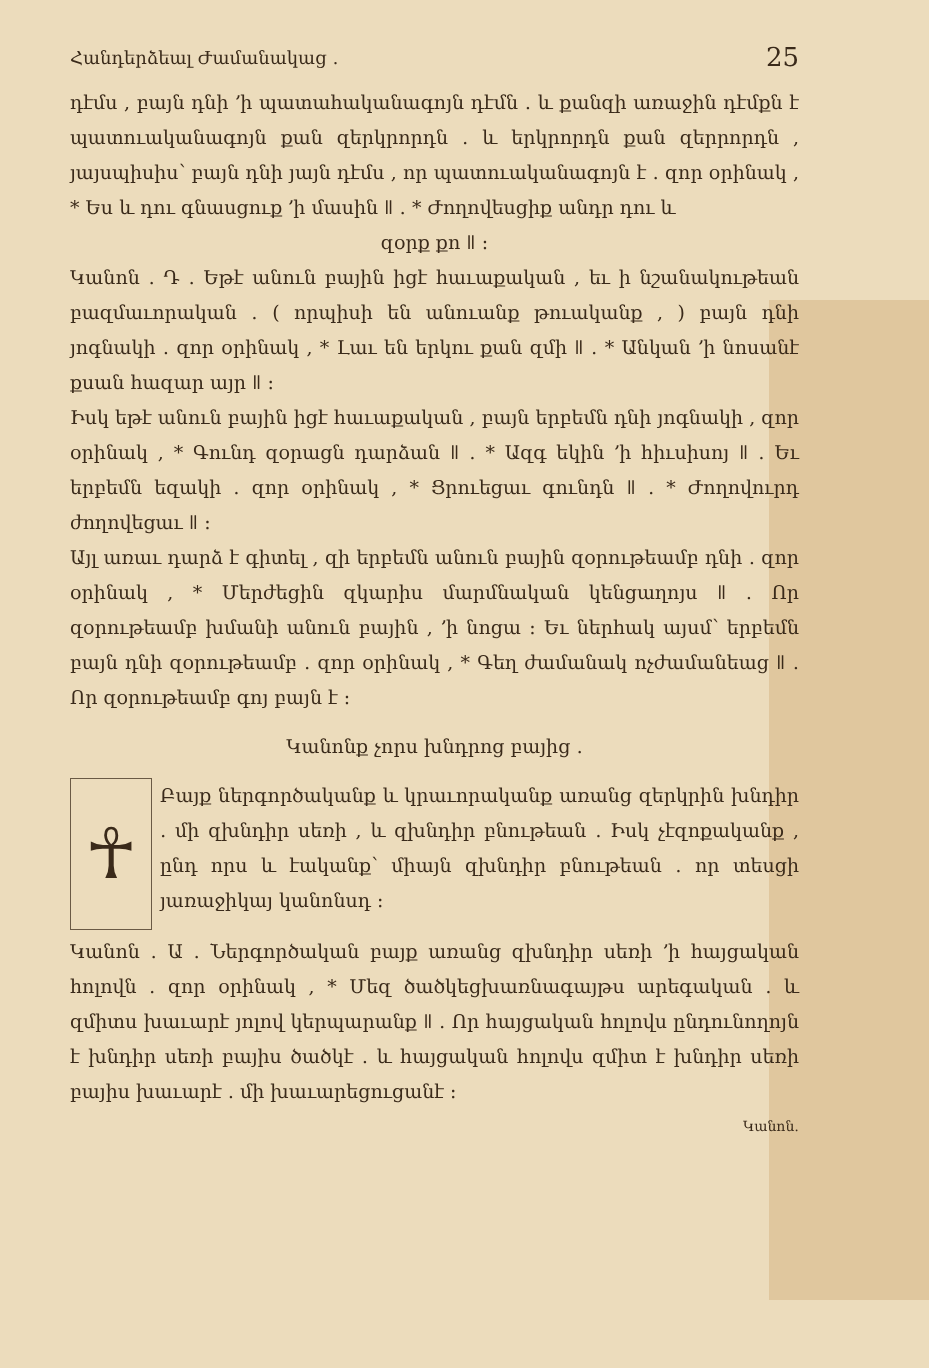Հանդերձեալ Ժամանակաց ․ 25
դէմս , բայն դնի ՚ի պատահականագոյն դէմն ․ և քանզի առաջին դէմքն է պատուականագոյն քան զերկրորդն ․ և երկրորդն քան զերրորդն , յայսպիսիս՝ բայն դնի յայն դէմս , որ պատուականագոյն է ․ զոր օրինակ , * Ես և դու գնասցուք ՚ի մասին ǁ ․ * Ժողովեսցիք անդր դու և
զօրք քո ǁ ։
Կանոն ․ Դ ․ Եթէ անուն բային իցէ հաւաքական , եւ ի նշանակութեան բազմաւորական ․ ( որպիսի են անուանք թուականք , ) բայն դնի յոգնակի ․ զոր օրինակ , * Լաւ են երկու քան զմի ǁ ․ * Անկան ՚ի նոսանէ քսան հազար այր ǁ ։
Իսկ եթէ անուն բային իցէ հաւաքական , բայն երբեմն դնի յոգնակի , զոր օրինակ , * Գունդ զօրացն դարձան ǁ ․ * Ազգ եկին ՚ի հիւսիսոյ ǁ ․ Եւ երբեմն եզակի ․ զոր օրինակ , * Ցրուեցաւ գունդն ǁ ․ * Ժողովուրդ ժողովեցաւ ǁ ։
Այլ առաւ դարձ է գիտել , զի երբեմն անուն բային զօրութեամբ դնի ․ զոր օրինակ , * Մերժեցին զկարիս մարմնական կենցաղոյս ǁ ․ Որ զօրութեամբ խմանի անուն բային , ՚ի նոցա ։ Եւ ներհակ այսմ՝ երբեմն բայն դնի զօրութեամբ ․ զոր օրինակ , * Գեղ ժամանակ ոչժամանեաց ǁ ․ Որ զօրութեամբ գոյ բայն է ։
Կանոնք չորս խնդրոց բայից ․
☥
Բայք ներգործականք և կրաւորականք առանց զերկրին խնդիր ․ մի զխնդիր սեռի , և զխնդիր բնութեան ․ Իսկ չէզոքականք , ընդ որս և էականք՝ միայն զխնդիր բնութեան ․ որ տեսցի յառաջիկայ կանոնսդ ։
Կանոն ․ Ա ․ Ներգործական բայք առանց զխնդիր սեռի ՚ի հայցական հոլովն ․ զոր օրինակ , * Մեզ ծածկեցխառնագայթս արեգական ․ և զմիտս խաւարէ յոլով կերպարանք ǁ ․ Որ հայցական հոլովս ընդունողոյն է խնդիր սեռի բայիս ծածկէ ․ և հայցական հոլովս զմիտ է խնդիր սեռի բայիս խաւարէ ․ մի խաւարեցուցանէ ։
Կանոն․